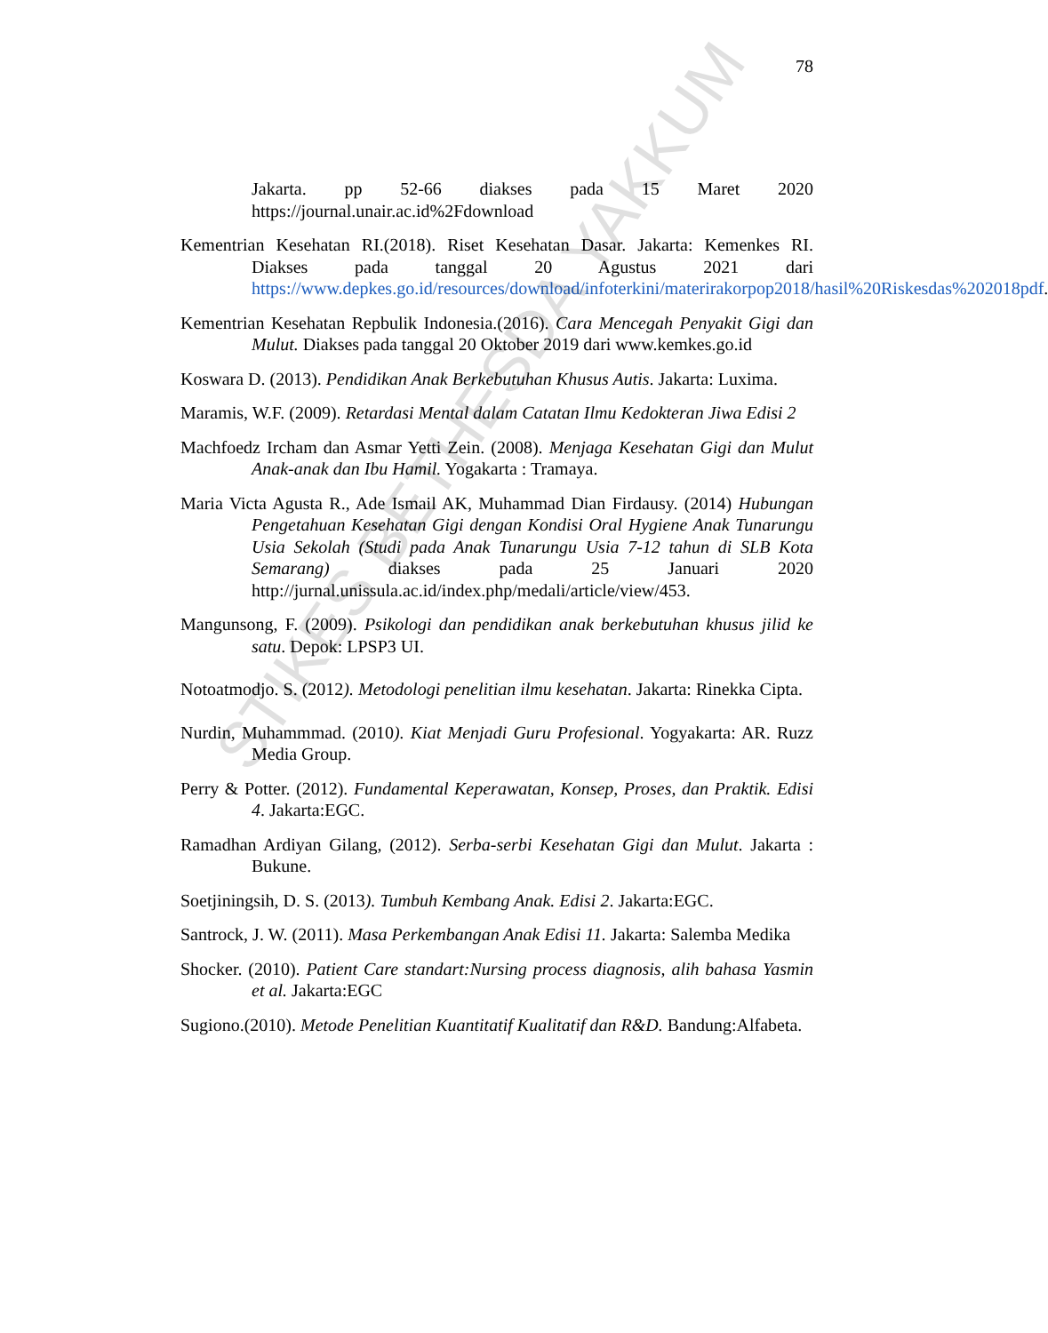78
Jakarta. pp 52-66 diakses pada 15 Maret 2020 https://journal.unair.ac.id%2Fdownload
Kementrian Kesehatan RI.(2018). Riset Kesehatan Dasar. Jakarta: Kemenkes RI. Diakses pada tanggal 20 Agustus 2021 dari https://www.depkes.go.id/resources/download/infoterkini/materirakorpop2018/hasil%20Riskesdas%202018pdf.
Kementrian Kesehatan Repbulik Indonesia.(2016). Cara Mencegah Penyakit Gigi dan Mulut. Diakses pada tanggal 20 Oktober 2019 dari www.kemkes.go.id
Koswara D. (2013). Pendidikan Anak Berkebutuhan Khusus Autis. Jakarta: Luxima.
Maramis, W.F. (2009). Retardasi Mental dalam Catatan Ilmu Kedokteran Jiwa Edisi 2
Machfoedz Ircham dan Asmar Yetti Zein. (2008). Menjaga Kesehatan Gigi dan Mulut Anak-anak dan Ibu Hamil. Yogakarta : Tramaya.
Maria Victa Agusta R., Ade Ismail AK, Muhammad Dian Firdausy. (2014) Hubungan Pengetahuan Kesehatan Gigi dengan Kondisi Oral Hygiene Anak Tunarungu Usia Sekolah (Studi pada Anak Tunarungu Usia 7-12 tahun di SLB Kota Semarang) diakses pada 25 Januari 2020 http://jurnal.unissula.ac.id/index.php/medali/article/view/453.
Mangunsong, F. (2009). Psikologi dan pendidikan anak berkebutuhan khusus jilid ke satu. Depok: LPSP3 UI.
Notoatmodjo. S. (2012). Metodologi penelitian ilmu kesehatan. Jakarta: Rinekka Cipta.
Nurdin, Muhammmad. (2010). Kiat Menjadi Guru Profesional. Yogyakarta: AR. Ruzz Media Group.
Perry & Potter. (2012). Fundamental Keperawatan, Konsep, Proses, dan Praktik. Edisi 4. Jakarta:EGC.
Ramadhan Ardiyan Gilang, (2012). Serba-serbi Kesehatan Gigi dan Mulut. Jakarta : Bukune.
Soetjiningsih, D. S. (2013). Tumbuh Kembang Anak. Edisi 2. Jakarta:EGC.
Santrock, J. W. (2011). Masa Perkembangan Anak Edisi 11. Jakarta: Salemba Medika
Shocker. (2010). Patient Care standart:Nursing process diagnosis, alih bahasa Yasmin et al. Jakarta:EGC
Sugiono.(2010). Metode Penelitian Kuantitatif Kualitatif dan R&D. Bandung:Alfabeta.
STIKES BETHESDA YAKKUM